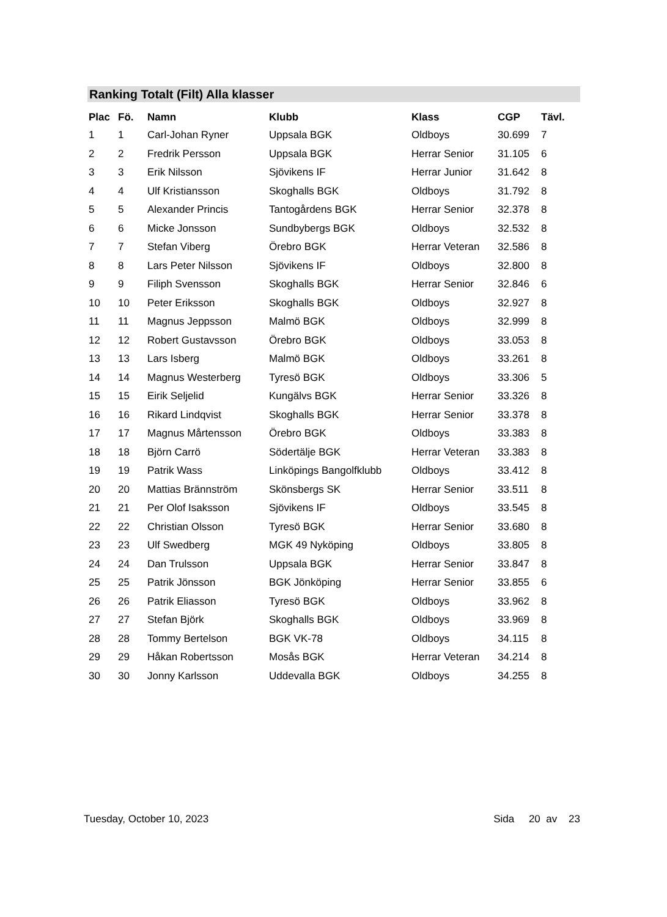Ranking Totalt (Filt) Alla klasser
| Plac | Fö. | Namn | Klubb | Klass | CGP | Tävl. |
| --- | --- | --- | --- | --- | --- | --- |
| 1 | 1 | Carl-Johan Ryner | Uppsala BGK | Oldboys | 30.699 | 7 |
| 2 | 2 | Fredrik Persson | Uppsala BGK | Herrar Senior | 31.105 | 6 |
| 3 | 3 | Erik Nilsson | Sjövikens IF | Herrar Junior | 31.642 | 8 |
| 4 | 4 | Ulf Kristiansson | Skoghalls BGK | Oldboys | 31.792 | 8 |
| 5 | 5 | Alexander Princis | Tantogårdens BGK | Herrar Senior | 32.378 | 8 |
| 6 | 6 | Micke Jonsson | Sundbybergs BGK | Oldboys | 32.532 | 8 |
| 7 | 7 | Stefan Viberg | Örebro BGK | Herrar Veteran | 32.586 | 8 |
| 8 | 8 | Lars Peter Nilsson | Sjövikens IF | Oldboys | 32.800 | 8 |
| 9 | 9 | Filiph Svensson | Skoghalls BGK | Herrar Senior | 32.846 | 6 |
| 10 | 10 | Peter Eriksson | Skoghalls BGK | Oldboys | 32.927 | 8 |
| 11 | 11 | Magnus Jeppsson | Malmö BGK | Oldboys | 32.999 | 8 |
| 12 | 12 | Robert Gustavsson | Örebro BGK | Oldboys | 33.053 | 8 |
| 13 | 13 | Lars Isberg | Malmö BGK | Oldboys | 33.261 | 8 |
| 14 | 14 | Magnus Westerberg | Tyresö BGK | Oldboys | 33.306 | 5 |
| 15 | 15 | Eirik Seljelid | Kungälvs BGK | Herrar Senior | 33.326 | 8 |
| 16 | 16 | Rikard Lindqvist | Skoghalls BGK | Herrar Senior | 33.378 | 8 |
| 17 | 17 | Magnus Mårtensson | Örebro BGK | Oldboys | 33.383 | 8 |
| 18 | 18 | Björn Carrö | Södertälje BGK | Herrar Veteran | 33.383 | 8 |
| 19 | 19 | Patrik Wass | Linköpings Bangolfklubb | Oldboys | 33.412 | 8 |
| 20 | 20 | Mattias Brännström | Skönsbergs SK | Herrar Senior | 33.511 | 8 |
| 21 | 21 | Per Olof Isaksson | Sjövikens IF | Oldboys | 33.545 | 8 |
| 22 | 22 | Christian Olsson | Tyresö BGK | Herrar Senior | 33.680 | 8 |
| 23 | 23 | Ulf Swedberg | MGK 49 Nyköping | Oldboys | 33.805 | 8 |
| 24 | 24 | Dan Trulsson | Uppsala BGK | Herrar Senior | 33.847 | 8 |
| 25 | 25 | Patrik Jönsson | BGK Jönköping | Herrar Senior | 33.855 | 6 |
| 26 | 26 | Patrik Eliasson | Tyresö BGK | Oldboys | 33.962 | 8 |
| 27 | 27 | Stefan Björk | Skoghalls BGK | Oldboys | 33.969 | 8 |
| 28 | 28 | Tommy Bertelson | BGK VK-78 | Oldboys | 34.115 | 8 |
| 29 | 29 | Håkan Robertsson | Mosås BGK | Herrar Veteran | 34.214 | 8 |
| 30 | 30 | Jonny Karlsson | Uddevalla BGK | Oldboys | 34.255 | 8 |
Tuesday, October 10, 2023 Sida 20 av 23